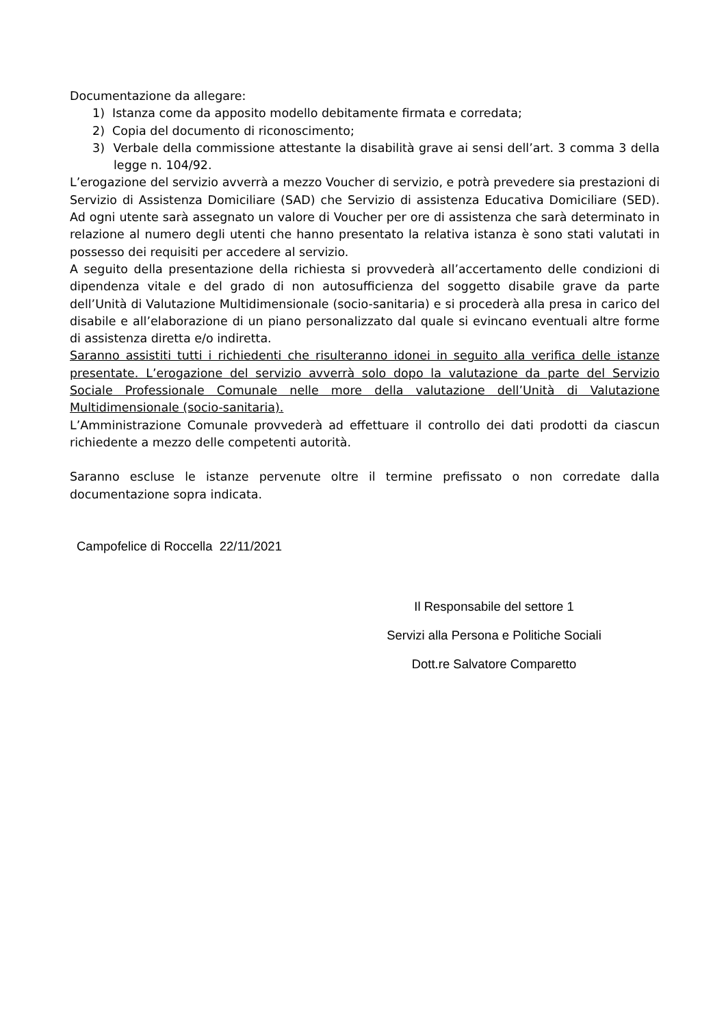Documentazione da allegare:
1) Istanza come da apposito modello debitamente firmata e corredata;
2) Copia del documento di riconoscimento;
3) Verbale della commissione attestante la disabilità grave ai sensi dell’art. 3 comma 3 della legge n. 104/92.
L’erogazione del servizio avverrà a mezzo Voucher di servizio, e potrà prevedere sia prestazioni di Servizio di Assistenza Domiciliare (SAD) che Servizio di assistenza Educativa Domiciliare (SED). Ad ogni utente sarà assegnato un valore di Voucher per ore di assistenza che sarà determinato in relazione al numero degli utenti che hanno presentato la relativa istanza è sono stati valutati in possesso dei requisiti per accedere al servizio.
A seguito della presentazione della richiesta si provvederà all’accertamento delle condizioni di dipendenza vitale e del grado di non autosufficienza del soggetto disabile grave da parte dell’Unità di Valutazione Multidimensionale (socio-sanitaria) e si procederà alla presa in carico del disabile e all’elaborazione di un piano personalizzato dal quale si evincano eventuali altre forme di assistenza diretta e/o indiretta.
Saranno assistiti tutti i richiedenti che risulteranno idonei in seguito alla verifica delle istanze presentate. L’erogazione del servizio avverrà solo dopo la valutazione da parte del Servizio Sociale Professionale Comunale nelle more della valutazione dell’Unità di Valutazione Multidimensionale (socio-sanitaria).
L’Amministrazione Comunale provvederà ad effettuare il controllo dei dati prodotti da ciascun richiedente a mezzo delle competenti autorità.
Saranno escluse le istanze pervenute oltre il termine prefissato o non corredate dalla documentazione sopra indicata.
Campofelice di Roccella 22/11/2021
Il Responsabile del settore 1
Servizi alla Persona e Politiche Sociali
Dott.re Salvatore Comparetto